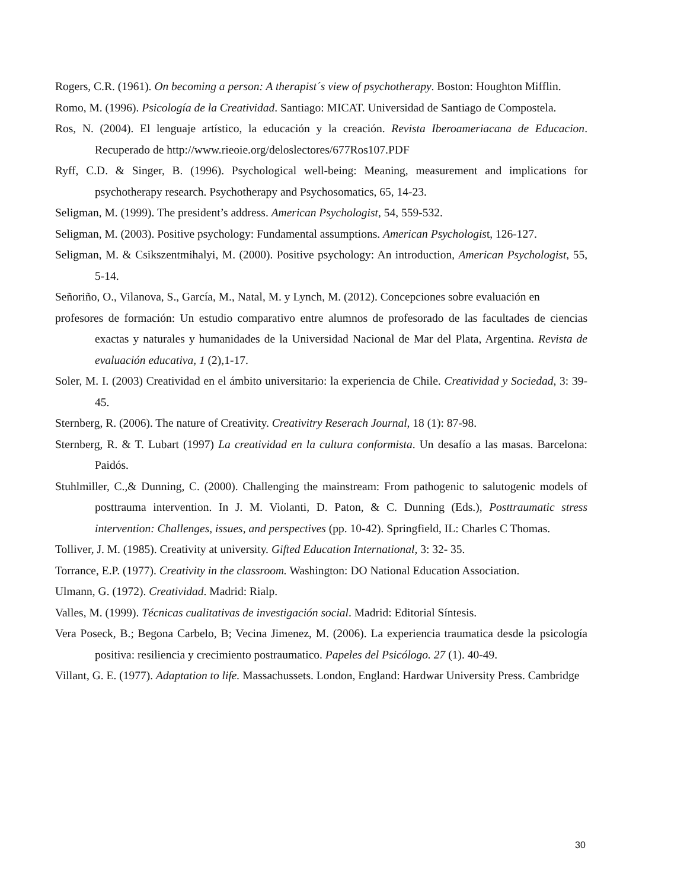Rogers, C.R. (1961). On becoming a person: A therapist´s view of psychotherapy. Boston: Houghton Mifflin.
Romo, M. (1996). Psicología de la Creatividad. Santiago: MICAT. Universidad de Santiago de Compostela.
Ros, N. (2004). El lenguaje artístico, la educación y la creación. Revista Iberoameriacana de Educacion. Recuperado de http://www.rieoie.org/deloslectores/677Ros107.PDF
Ryff, C.D. & Singer, B. (1996). Psychological well-being: Meaning, measurement and implications for psychotherapy research. Psychotherapy and Psychosomatics, 65, 14-23.
Seligman, M. (1999). The president’s address. American Psychologist, 54, 559-532.
Seligman, M. (2003). Positive psychology: Fundamental assumptions. American Psychologist, 126-127.
Seligman, M. & Csikszentmihalyi, M. (2000). Positive psychology: An introduction, American Psychologist, 55, 5-14.
Señoriño, O., Vilanova, S., García, M., Natal, M. y Lynch, M. (2012). Concepciones sobre evaluación en
profesores de formación: Un estudio comparativo entre alumnos de profesorado de las facultades de ciencias exactas y naturales y humanidades de la Universidad Nacional de Mar del Plata, Argentina. Revista de evaluación educativa, 1 (2),1-17.
Soler, M. I. (2003) Creatividad en el ámbito universitario: la experiencia de Chile. Creatividad y Sociedad, 3: 39-45.
Sternberg, R. (2006). The nature of Creativity. Creativitry Reserach Journal, 18 (1): 87-98.
Sternberg, R. & T. Lubart (1997) La creatividad en la cultura conformista. Un desafío a las masas. Barcelona: Paidós.
Stuhlmiller, C.,& Dunning, C. (2000). Challenging the mainstream: From pathogenic to salutogenic models of posttrauma intervention. In J. M. Violanti, D. Paton, & C. Dunning (Eds.), Posttraumatic stress intervention: Challenges, issues, and perspectives (pp. 10-42). Springfield, IL: Charles C Thomas.
Tolliver, J. M. (1985). Creativity at university. Gifted Education International, 3: 32- 35.
Torrance, E.P. (1977). Creativity in the classroom. Washington: DO National Education Association.
Ulmann, G. (1972). Creatividad. Madrid: Rialp.
Valles, M. (1999). Técnicas cualitativas de investigación social. Madrid: Editorial Síntesis.
Vera Poseck, B.; Begona Carbelo, B; Vecina Jimenez, M. (2006). La experiencia traumatica desde la psicología positiva: resiliencia y crecimiento postraumatico. Papeles del Psicólogo. 27 (1). 40-49.
Villant, G. E. (1977). Adaptation to life. Massachussets. London, England: Hardwar University Press. Cambridge
30